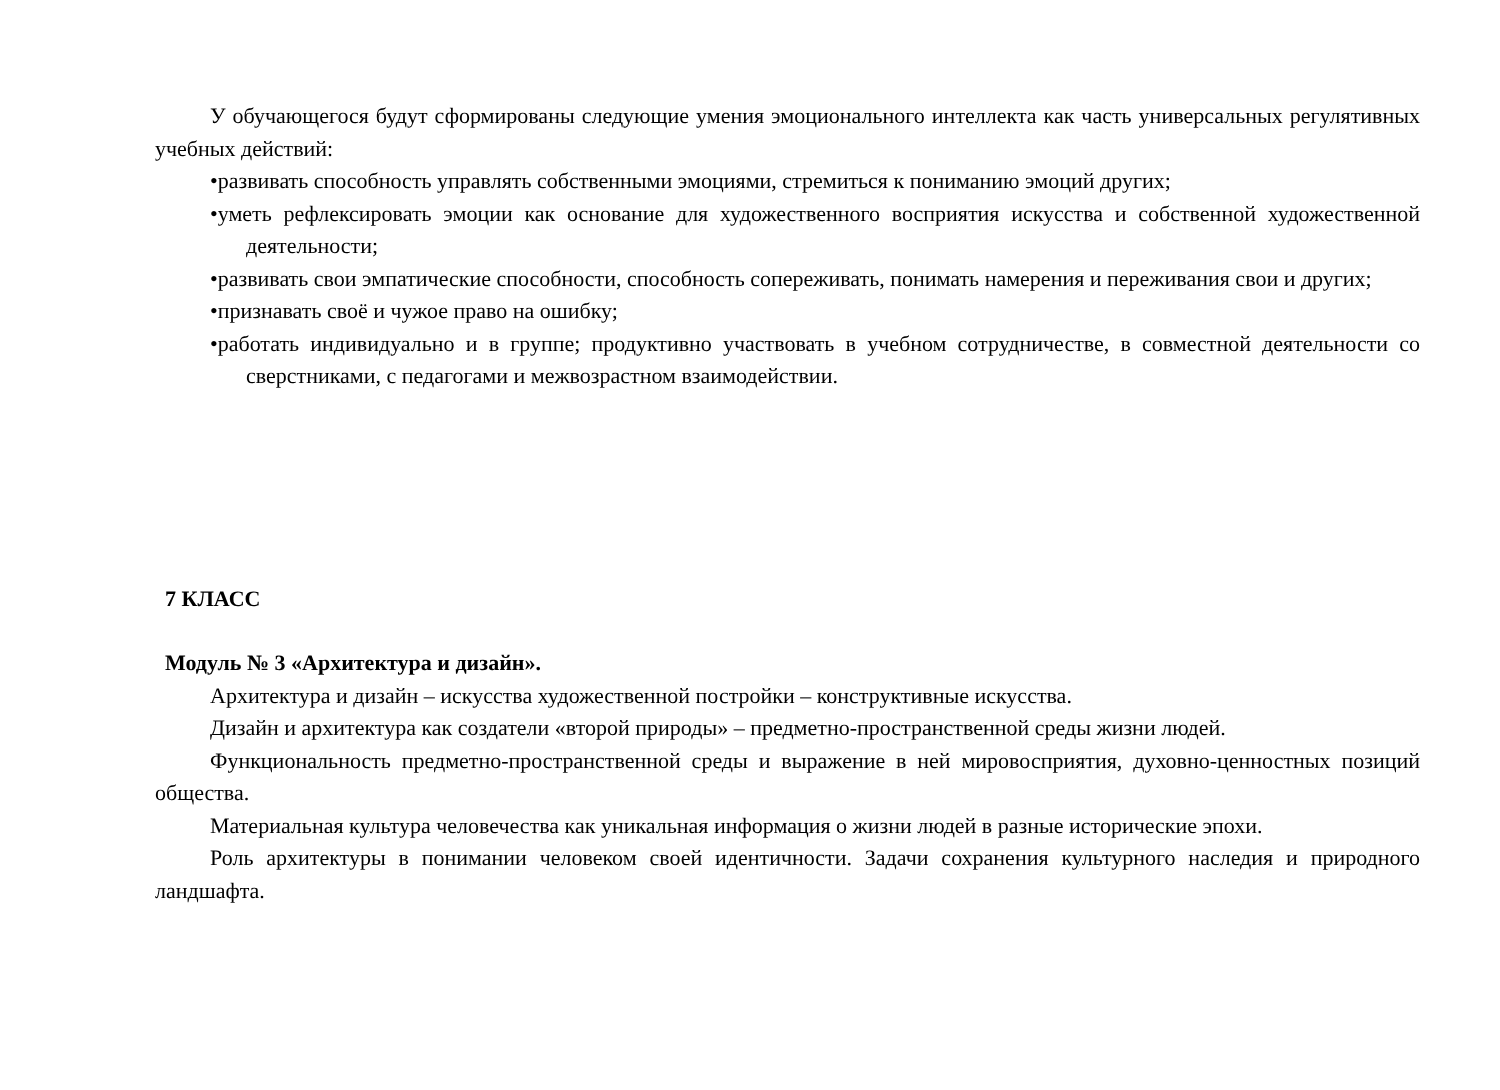У обучающегося будут сформированы следующие умения эмоционального интеллекта как часть универсальных регулятивных учебных действий:
•развивать способность управлять собственными эмоциями, стремиться к пониманию эмоций других;
•уметь рефлексировать эмоции как основание для художественного восприятия искусства и собственной художественной деятельности;
•развивать свои эмпатические способности, способность сопереживать, понимать намерения и переживания свои и других;
•признавать своё и чужое право на ошибку;
•работать индивидуально и в группе; продуктивно участвовать в учебном сотрудничестве, в совместной деятельности со сверстниками, с педагогами и межвозрастном взаимодействии.
7 КЛАСС
Модуль № 3 «Архитектура и дизайн».
Архитектура и дизайн – искусства художественной постройки – конструктивные искусства.
Дизайн и архитектура как создатели «второй природы» – предметно-пространственной среды жизни людей.
Функциональность предметно-пространственной среды и выражение в ней мировосприятия, духовно-ценностных позиций общества.
Материальная культура человечества как уникальная информация о жизни людей в разные исторические эпохи.
Роль архитектуры в понимании человеком своей идентичности. Задачи сохранения культурного наследия и природного ландшафта.